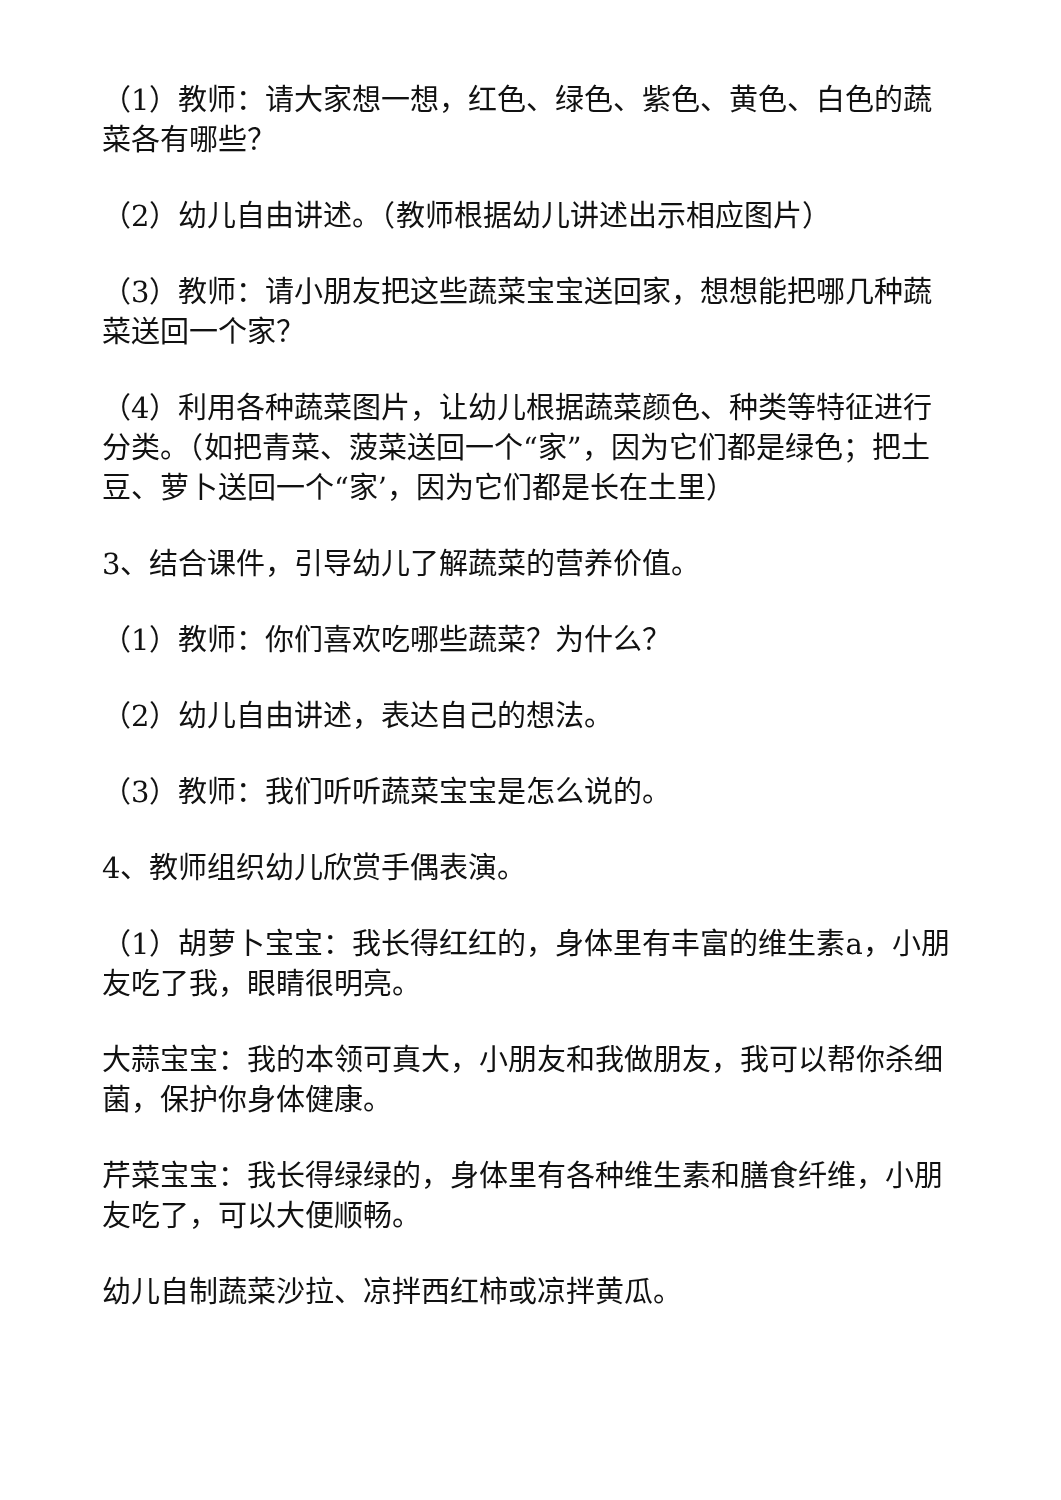（1）教师：请大家想一想，红色、绿色、紫色、黄色、白色的蔬菜各有哪些？
（2）幼儿自由讲述。（教师根据幼儿讲述出示相应图片）
（3）教师：请小朋友把这些蔬菜宝宝送回家，想想能把哪几种蔬菜送回一个家？
（4）利用各种蔬菜图片，让幼儿根据蔬菜颜色、种类等特征进行分类。（如把青菜、菠菜送回一个“家”，因为它们都是绿色；把土豆、萝卜送回一个“家’，因为它们都是长在土里）
3、结合课件，引导幼儿了解蔬菜的营养价值。
（1）教师：你们喜欢吃哪些蔬菜？为什么？
（2）幼儿自由讲述，表达自己的想法。
（3）教师：我们听听蔬菜宝宝是怎么说的。
4、教师组织幼儿欣赏手偶表演。
（1）胡萝卜宝宝：我长得红红的，身体里有丰富的维生素a，小朋友吃了我，眼睛很明亮。
大蒜宝宝：我的本领可真大，小朋友和我做朋友，我可以帮你杀细菌，保护你身体健康。
芹菜宝宝：我长得绿绿的，身体里有各种维生素和膳食纤维，小朋友吃了，可以大便顺畅。
幼儿自制蔬菜沙拉、凉拌西红柿或凉拌黄瓜。